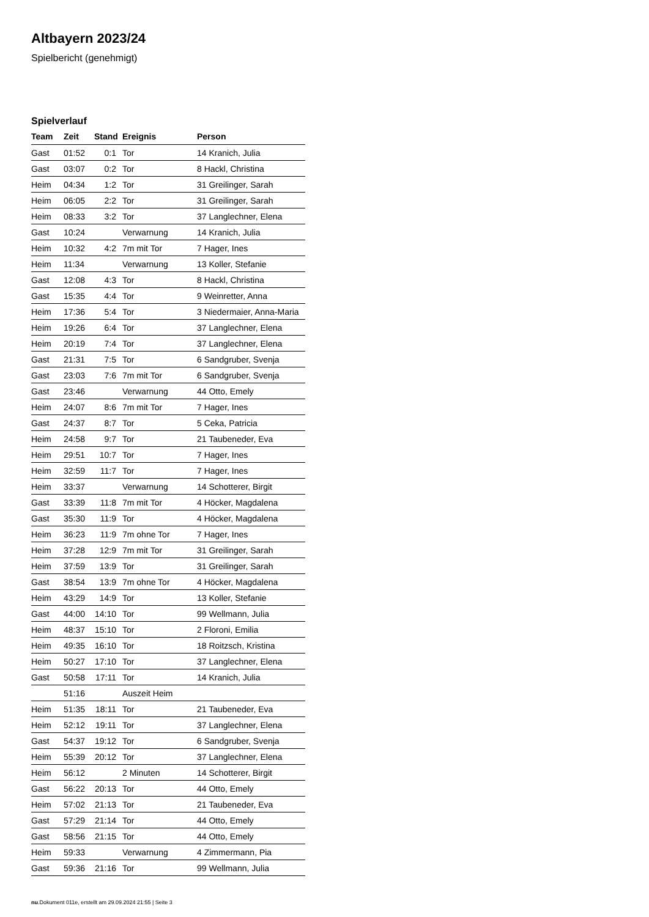Altbayern 2023/24
Spielbericht (genehmigt)
Spielverlauf
| Team | Zeit | Stand | Ereignis | Person |
| --- | --- | --- | --- | --- |
| Gast | 01:52 | 0:1 | Tor | 14 Kranich, Julia |
| Gast | 03:07 | 0:2 | Tor | 8 Hackl, Christina |
| Heim | 04:34 | 1:2 | Tor | 31 Greilinger, Sarah |
| Heim | 06:05 | 2:2 | Tor | 31 Greilinger, Sarah |
| Heim | 08:33 | 3:2 | Tor | 37 Langlechner, Elena |
| Gast | 10:24 | | Verwarnung | 14 Kranich, Julia |
| Heim | 10:32 | 4:2 | 7m mit Tor | 7 Hager, Ines |
| Heim | 11:34 | | Verwarnung | 13 Koller, Stefanie |
| Gast | 12:08 | 4:3 | Tor | 8 Hackl, Christina |
| Gast | 15:35 | 4:4 | Tor | 9 Weinretter, Anna |
| Heim | 17:36 | 5:4 | Tor | 3 Niedermaier, Anna-Maria |
| Heim | 19:26 | 6:4 | Tor | 37 Langlechner, Elena |
| Heim | 20:19 | 7:4 | Tor | 37 Langlechner, Elena |
| Gast | 21:31 | 7:5 | Tor | 6 Sandgruber, Svenja |
| Gast | 23:03 | 7:6 | 7m mit Tor | 6 Sandgruber, Svenja |
| Gast | 23:46 | | Verwarnung | 44 Otto, Emely |
| Heim | 24:07 | 8:6 | 7m mit Tor | 7 Hager, Ines |
| Gast | 24:37 | 8:7 | Tor | 5 Ceka, Patricia |
| Heim | 24:58 | 9:7 | Tor | 21 Taubeneder, Eva |
| Heim | 29:51 | 10:7 | Tor | 7 Hager, Ines |
| Heim | 32:59 | 11:7 | Tor | 7 Hager, Ines |
| Heim | 33:37 | | Verwarnung | 14 Schotterer, Birgit |
| Gast | 33:39 | 11:8 | 7m mit Tor | 4 Höcker, Magdalena |
| Gast | 35:30 | 11:9 | Tor | 4 Höcker, Magdalena |
| Heim | 36:23 | 11:9 | 7m ohne Tor | 7 Hager, Ines |
| Heim | 37:28 | 12:9 | 7m mit Tor | 31 Greilinger, Sarah |
| Heim | 37:59 | 13:9 | Tor | 31 Greilinger, Sarah |
| Gast | 38:54 | 13:9 | 7m ohne Tor | 4 Höcker, Magdalena |
| Heim | 43:29 | 14:9 | Tor | 13 Koller, Stefanie |
| Gast | 44:00 | 14:10 | Tor | 99 Wellmann, Julia |
| Heim | 48:37 | 15:10 | Tor | 2 Floroni, Emilia |
| Heim | 49:35 | 16:10 | Tor | 18 Roitzsch, Kristina |
| Heim | 50:27 | 17:10 | Tor | 37 Langlechner, Elena |
| Gast | 50:58 | 17:11 | Tor | 14 Kranich, Julia |
| | 51:16 | | Auszeit Heim | |
| Heim | 51:35 | 18:11 | Tor | 21 Taubeneder, Eva |
| Heim | 52:12 | 19:11 | Tor | 37 Langlechner, Elena |
| Gast | 54:37 | 19:12 | Tor | 6 Sandgruber, Svenja |
| Heim | 55:39 | 20:12 | Tor | 37 Langlechner, Elena |
| Heim | 56:12 | | 2 Minuten | 14 Schotterer, Birgit |
| Gast | 56:22 | 20:13 | Tor | 44 Otto, Emely |
| Heim | 57:02 | 21:13 | Tor | 21 Taubeneder, Eva |
| Gast | 57:29 | 21:14 | Tor | 44 Otto, Emely |
| Gast | 58:56 | 21:15 | Tor | 44 Otto, Emely |
| Heim | 59:33 | | Verwarnung | 4 Zimmermann, Pia |
| Gast | 59:36 | 21:16 | Tor | 99 Wellmann, Julia |
nu.Dokument 011e, erstellt am 29.09.2024 21:55 | Seite 3